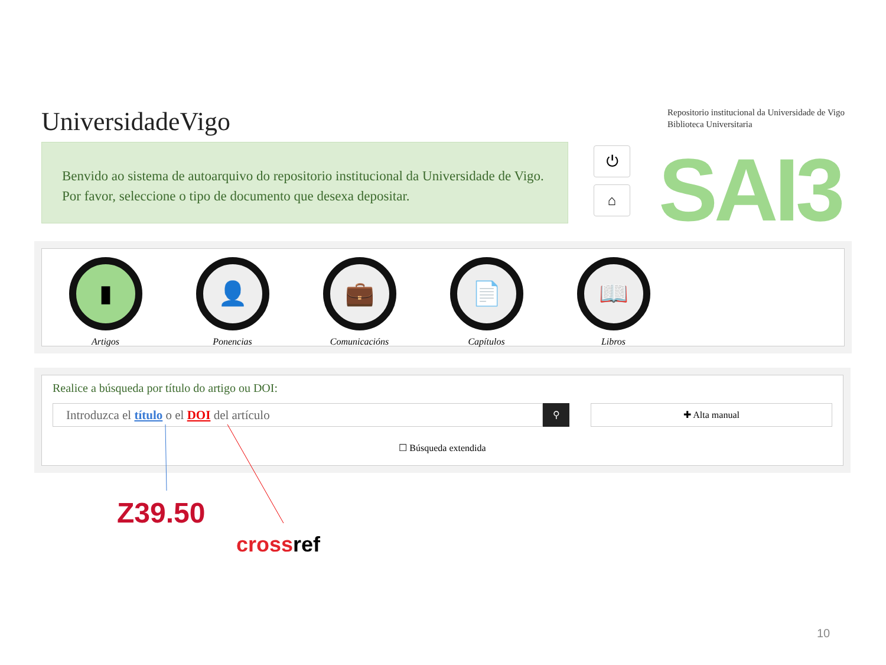UniversidadeVigo
Repositorio institucional da Universidade de Vigo
Biblioteca Universitaria
Benvido ao sistema de autoarquivo do repositorio institucional da Universidade de Vigo. Por favor, seleccione o tipo de documento que desexa depositar.
⏻
⌂ SAI3
▮
Artigos
👤
Ponencias
💼
Comunicacións
📄
Capítulos
📖
Libros
Realice a búsqueda por título do artigo ou DOI:
Introduzca el título o el DOI del artículo
⚲
✚ Alta manual
☐ Búsqueda extendida
Z39.50
cross ref
10